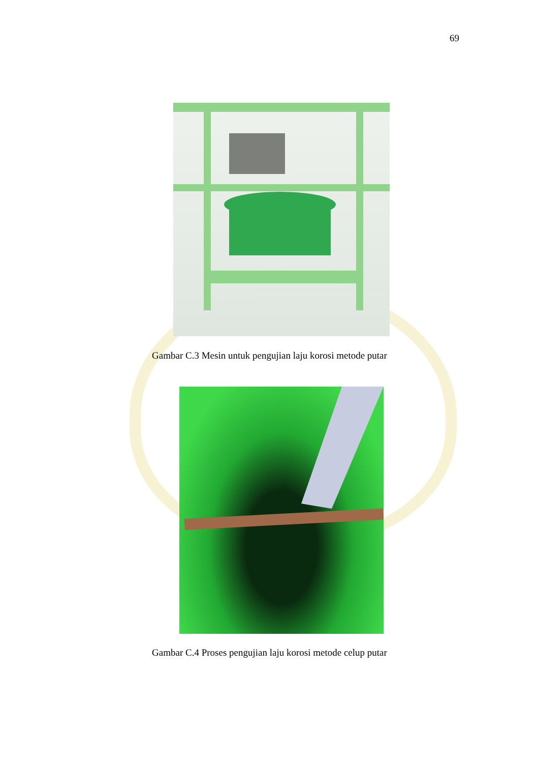69
Gambar C.3 Mesin untuk pengujian laju korosi metode putar
Gambar C.4 Proses pengujian laju korosi metode celup putar